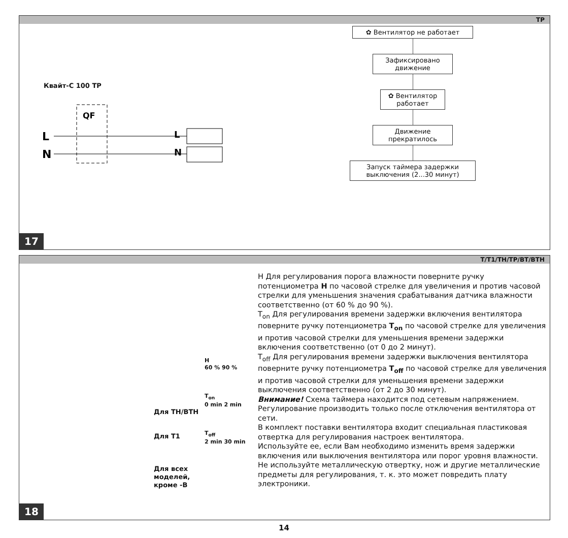TP
Квайт-С 100 ТР
QF
L
N
L
N
✿ Вентилятор не работает
Зафиксировано движение
✿ Вентилятор работает
Движение прекратилось
Запуск таймера задержки выключения (2...30 минут)
17
T/T1/TH/TP/BT/BTH
Для TH/BTH
Для T1
Для всех
моделей,
кроме -B
H
60 % 90 %
T<sub>on</sub>
0 min 2 min
T<sub>off</sub>
2 min 30 min
H Для регулирования порога влажности поверните ручку потенциометра H по часовой стрелке для увеличения и против часовой стрелки для уменьшения значения срабатывания датчика влажности соответственно (от 60 % до 90 %).
T<sub>on</sub> Для регулирования времени задержки включения вентилятора поверните ручку потенциометра T<sub>on</sub> по часовой стрелке для увеличения и против часовой стрелки для уменьшения времени задержки включения соответственно (от 0 до 2 минут).
T<sub>off</sub> Для регулирования времени задержки выключения вентилятора поверните ручку потенциометра T<sub>off</sub> по часовой стрелке для увеличения и против часовой стрелки для уменьшения времени задержки выключения соответственно (от 2 до 30 минут).
Внимание! Схема таймера находится под сетевым напряжением. Регулирование производить только после отключения вентилятора от сети.
В комплект поставки вентилятора входит специальная пластиковая отвертка для регулирования настроек вентилятора.
Используйте ее, если Вам необходимо изменить время задержки включения или выключения вентилятора или порог уровня влажности. Не используйте металлическую отвертку, нож и другие металлические предметы для регулирования, т. к. это может повредить плату электроники.
18
14